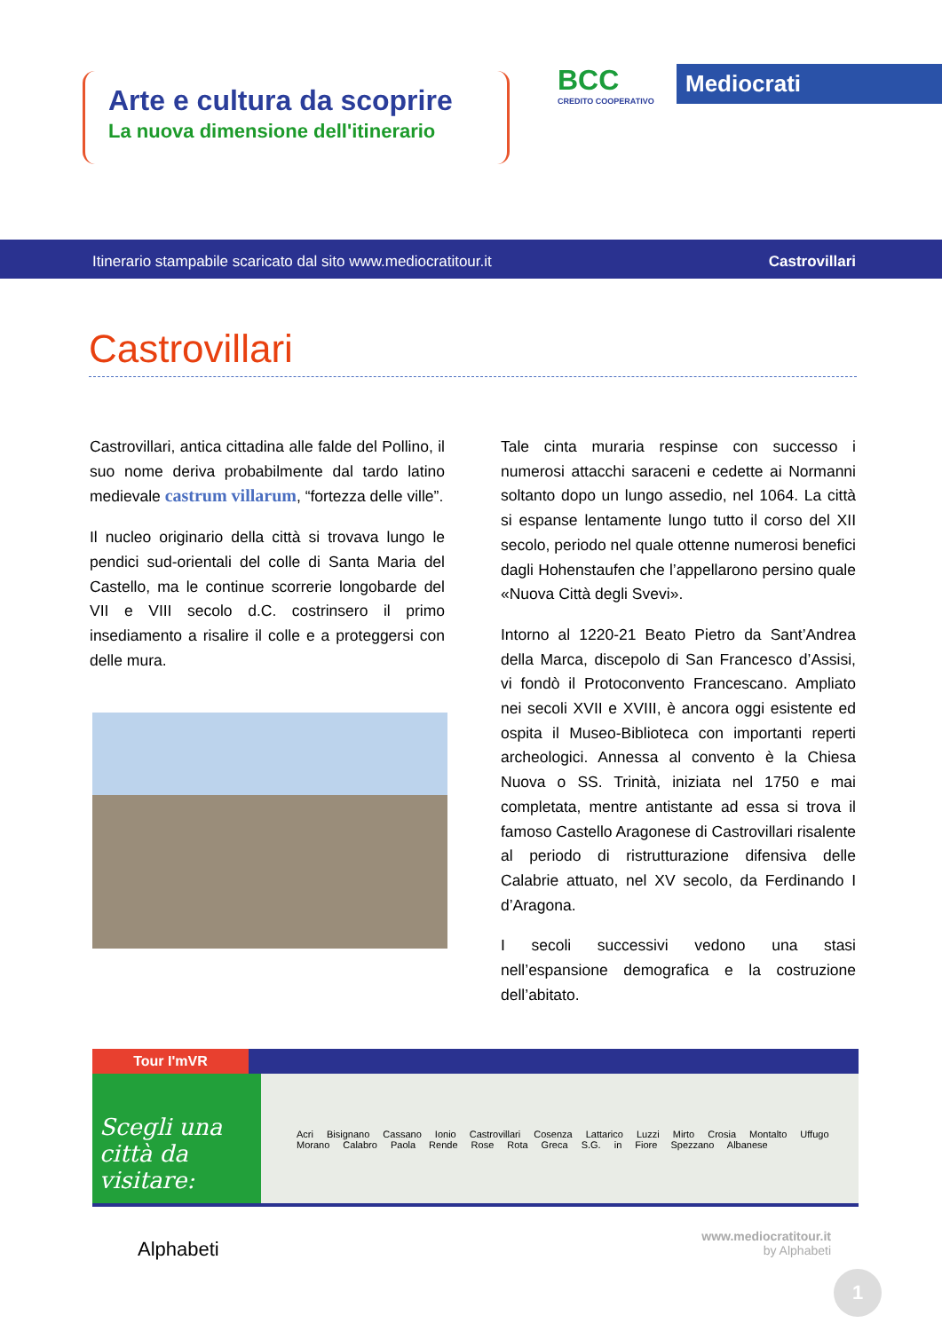Arte e cultura da scoprire
La nuova dimensione dell'itinerario
BCC
CREDITO COOPERATIVO
Mediocrati
Itinerario stampabile scaricato dal sito www.mediocratitour.it Castrovillari
Castrovillari
Castrovillari, antica cittadina alle falde del Pollino, il suo nome deriva probabilmente dal tardo latino medievale castrum villarum, “fortezza delle ville”.
Il nucleo originario della città si trovava lungo le pendici sud-orientali del colle di Santa Maria del Castello, ma le continue scorrerie longobarde del VII e VIII secolo d.C. costrinsero il primo insediamento a risalire il colle e a proteggersi con delle mura.
Tale cinta muraria respinse con successo i numerosi attacchi saraceni e cedette ai Normanni soltanto dopo un lungo assedio, nel 1064. La città si espanse lentamente lungo tutto il corso del XII secolo, periodo nel quale ottenne numerosi benefici dagli Hohenstaufen che l’appellarono persino quale «Nuova Città degli Svevi».
Intorno al 1220-21 Beato Pietro da Sant’Andrea della Marca, discepolo di San Francesco d’Assisi, vi fondò il Protoconvento Francescano. Ampliato nei secoli XVII e XVIII, è ancora oggi esistente ed ospita il Museo-Biblioteca con importanti reperti archeologici. Annessa al convento è la Chiesa Nuova o SS. Trinità, iniziata nel 1750 e mai completata, mentre antistante ad essa si trova il famoso Castello Aragonese di Castrovillari risalente al periodo di ristrutturazione difensiva delle Calabrie attuato, nel XV secolo, da Ferdinando I d’Aragona.
I secoli successivi vedono una stasi nell’espansione demografica e la costruzione dell’abitato.
Tour I'mVR
Scegli una città da visitare:
Acri Bisignano Cassano Ionio Castrovillari Cosenza Lattarico Luzzi Mirto Crosia Montalto Uffugo Morano Calabro Paola Rende Rose Rota Greca S.G. in Fiore Spezzano Albanese
Alphabeti
www.mediocratitour.it
by Alphabeti
1